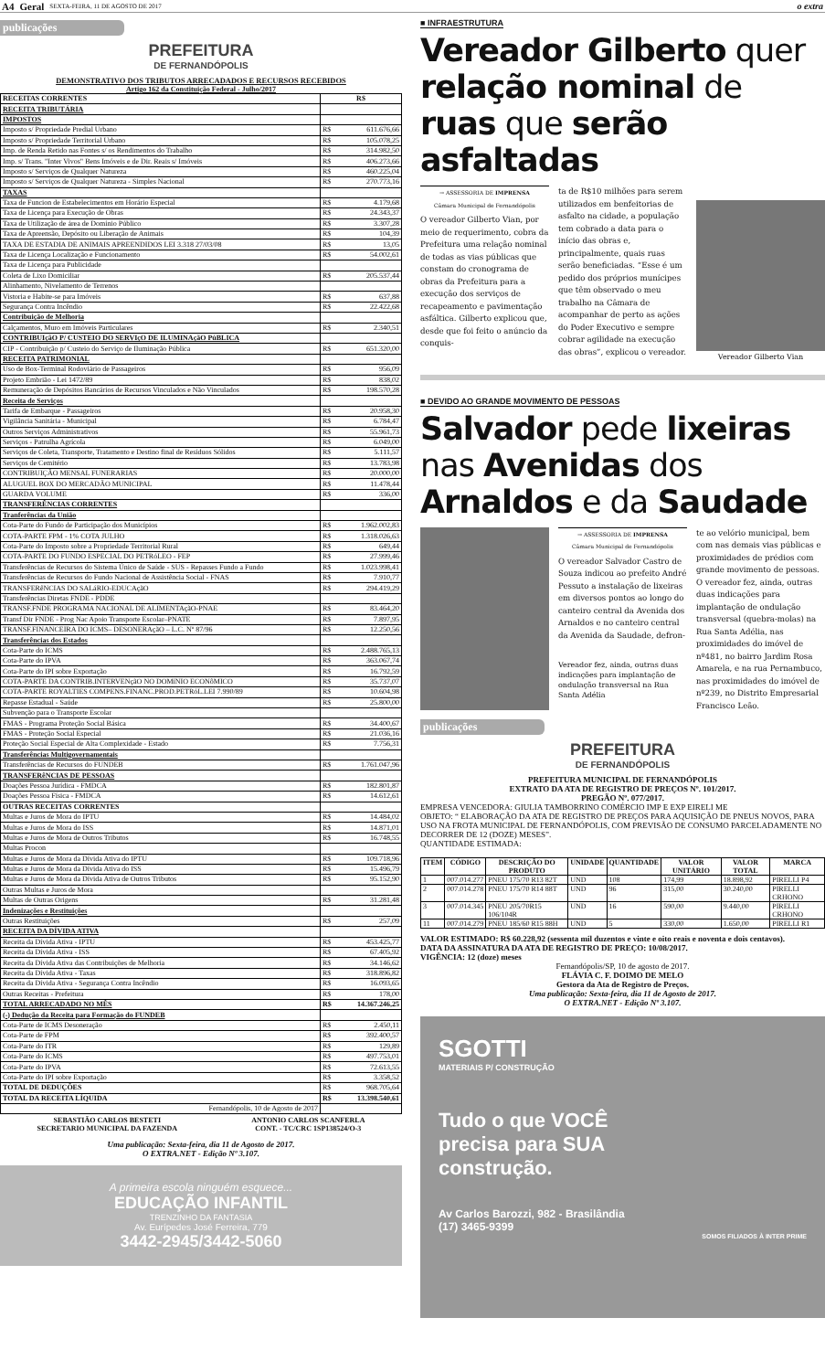A4 Geral SEXTA-FEIRA, 11 DE AGOSTO DE 2017 o extra
publicações
PREFEITURA
DE FERNANDÓPOLIS
DEMONSTRATIVO DOS TRIBUTOS ARRECADADOS E RECURSOS RECEBIDOS
Artigo 162 da Constituição Federal - Julho/2017
| RECEITAS CORRENTES | R$ | |
| --- | --- | --- |
| RECEITA TRIBUTÁRIA | | |
| IMPOSTOS | | |
| Imposto s/ Propriedade Predial Urbano | R$ | 611.676,66 |
| Imposto s/ Propriedade Territorial Urbano | R$ | 105.078,25 |
| Imp. de Renda Retido nas Fontes s/ os Rendimentos do Trabalho | R$ | 314.982,50 |
| Imp. s/ Trans. "Inter Vivos" Bens Imóveis e de Dir. Reais s/ Imóveis | R$ | 406.273,66 |
| Imposto s/ Serviços de Qualquer Natureza | R$ | 460.225,04 |
| Imposto s/ Serviços de Qualquer Natureza - Simples Nacional | R$ | 270.773,16 |
| TAXAS | | |
| Taxa de Funcion de Estabelecimentos em Horário Especial | R$ | 4.179,68 |
| Taxa de Licença para Execução de Obras | R$ | 24.343,37 |
| Taxa de Utilização de área de Domínio Público | R$ | 3.307,28 |
| Taxa de Apreensão, Depósito ou Liberação de Animais | R$ | 104,39 |
| TAXA DE ESTADIA DE ANIMAIS APREENDIDOS LEI 3.318 27/03/08 | R$ | 13,05 |
| Taxa de Licença Localização e Funcionamento | R$ | 54.002,61 |
| Taxa de Licença para Publicidade | | |
| Coleta de Lixo Domiciliar | R$ | 205.537,44 |
| Alinhamento, Nivelamento de Terrenos | | |
| Vistoria e Habite-se para Imóveis | R$ | 637,88 |
| Segurança Contra Incêndio | R$ | 22.422,68 |
| Contribuição de Melhoria | | |
| Calçamentos, Muro em Imóveis Particulares | R$ | 2.340,51 |
| CONTRIBUIçãO P/ CUSTEIO DO SERVIçO DE ILUMINAçãO PúBLICA | | |
| CIP - Contribuição p/ Custeio do Serviço de Iluminação Pública | R$ | 651.320,00 |
| RECEITA PATRIMONIAL | | |
| Uso de Box-Terminal Rodoviário de Passageiros | R$ | 956,09 |
| Projeto Embrião - Lei 1472/89 | R$ | 838,02 |
| Remuneração de Depósitos Bancários de Recursos Vinculados e Não Vinculados | R$ | 198.570,28 |
| Receita de Serviços | | |
| Tarifa de Embarque - Passageiros | R$ | 20.958,30 |
| Vigilância Sanitária - Municipal | R$ | 6.784,47 |
| Outros Serviços Administrativos | R$ | 55.961,73 |
| Serviços - Patrulha Agrícola | R$ | 6.049,00 |
| Serviços de Coleta, Transporte, Tratamento e Destino final de Resíduos Sólidos | R$ | 5.111,57 |
| Serviços de Cemitério | R$ | 13.783,98 |
| CONTRIBUIÇÃO MENSAL FUNERARIAS | R$ | 20.000,00 |
| ALUGUEL BOX DO MERCADÃO MUNICIPAL | R$ | 11.478,44 |
| GUARDA VOLUME | R$ | 336,00 |
| TRANSFERÊNCIAS CORRENTES | | |
| Tranferências da União | | |
| Cota-Parte do Fundo de Participação dos Municípios | R$ | 1.962.002,83 |
| COTA-PARTE FPM - 1% COTA JULHO | R$ | 1.318.026,63 |
| Cota-Parte do Imposto sobre a Propriedade Territorial Rural | R$ | 649,44 |
| COTA-PARTE DO FUNDO ESPECIAL DO PETRóLEO - FEP | R$ | 27.999,46 |
| Transferências de Recursos do Sistema Único de Saúde - SUS - Repasses Fundo a Fundo | R$ | 1.023.998,41 |
| Transferências de Recursos do Fundo Nacional de Assistência Social - FNAS | R$ | 7.910,77 |
| TRANSFERêNCIAS DO SALáRIO-EDUCAçãO | R$ | 294.419,29 |
| Transferências Diretas FNDE - PDDE | | |
| TRANSF.FNDE PROGRAMA NACIONAL DE ALIMENTAçãO-PNAE | R$ | 83.464,20 |
| Transf Dir FNDE - Prog Nac Apoio Transporte Escolar–PNATE | R$ | 7.897,95 |
| TRANSF.FINANCEIRA DO ICMS– DESONERAçãO – L.C. Nº 87/96 | R$ | 12.250,56 |
| Transferências dos Estados | | |
| Cota-Parte do ICMS | R$ | 2.488.765,13 |
| Cota-Parte do IPVA | R$ | 363.067,74 |
| Cota-Parte do IPI sobre Exportação | R$ | 16.792,59 |
| COTA-PARTE DA CONTRIB.INTERVENçãO NO DOMíNIO ECONôMICO | R$ | 35.737,07 |
| COTA-PARTE ROYALTIES COMPENS.FINANC.PROD.PETRóL.LEI 7.990/89 | R$ | 10.604,98 |
| Repasse Estadual - Saúde | R$ | 25.800,00 |
| Subvenção para o Transporte Escolar | | |
| FMAS - Programa Proteção Social Básica | R$ | 34.400,67 |
| FMAS - Proteção Social Especial | R$ | 21.036,16 |
| Proteção Social Especial de Alta Complexidade - Estado | R$ | 7.756,31 |
| Transferências Multigovernamentais | | |
| Transferências de Recursos do FUNDEB | R$ | 1.761.047,96 |
| TRANSFERêNCIAS DE PESSOAS | | |
| Doações Pessoa Jurídica - FMDCA | R$ | 182.801,87 |
| Doações Pessoa Física - FMDCA | R$ | 14.612,61 |
| OUTRAS RECEITAS CORRENTES | | |
| Multas e Juros de Mora do IPTU | R$ | 14.484,02 |
| Multas e Juros de Mora do ISS | R$ | 14.871,01 |
| Multas e Juros de Mora de Outros Tributos | R$ | 16.748,55 |
| Multas Procon | | |
| Multas e Juros de Mora da Dívida Ativa do IPTU | R$ | 109.718,96 |
| Multas e Juros de Mora da Dívida Ativa do ISS | R$ | 15.496,79 |
| Multas e Juros de Mora da Dívida Ativa de Outros Tributos | R$ | 95.152,90 |
| Outras Multas e Juros de Mora | | |
| Multas de Outras Origens | R$ | 31.281,48 |
| Indenizações e Restituições | | |
| Outras Restituições | R$ | 257,09 |
| RECEITA DA DÍVIDA ATIVA | | |
| Receita da Dívida Ativa - IPTU | R$ | 453.425,77 |
| Receita da Dívida Ativa - ISS | R$ | 67.405,92 |
| Receita da Dívida Ativa das Contribuições de Melhoria | R$ | 34.146,62 |
| Receita da Dívida Ativa - Taxas | R$ | 318.896,82 |
| Receita da Dívida Ativa - Segurança Contra Incêndio | R$ | 16.093,65 |
| Outras Receitas - Prefeitura | R$ | 178,00 |
| TOTAL ARRECADADO NO MÊS | R$ | 14.367.246,25 |
| (-) Dedução da Receita para Formação do FUNDEB | | |
| Cota-Parte de ICMS Desoneração | R$ | 2.450,11 |
| Cota-Parte de FPM | R$ | 392.400,57 |
| Cota-Parte do ITR | R$ | 129,89 |
| Cota-Parte do ICMS | R$ | 497.753,01 |
| Cota-Parte do IPVA | R$ | 72.613,55 |
| Cota-Parte do IPI sobre Exportação | R$ | 3.358,52 |
| TOTAL DE DEDUÇÕES | R$ | 968.705,64 |
| TOTAL DA RECEITA LÍQUIDA | R$ | 13.398.540,61 |
| Fernandópolis, 10 de Agosto de 2017 | | |
SEBASTIÃO CARLOS BESTETI
SECRETARIO MUNICIPAL DA FAZENDA
ANTONIO CARLOS SCANFERLA
CONT. - TC/CRC 1SP138524/O-3
Uma publicação: Sexta-feira, dia 11 de Agosto de 2017.
O EXTRA.NET - Edição Nº 3.107.
A primeira escola ninguém esquece...
EDUCAÇÃO INFANTIL
TRENZINHO DA FANTASIA
Av. Eurípedes José Ferreira, 779
3442-2945/3442-5060
■ INFRAESTRUTURA
Vereador Gilberto quer relação nominal de ruas que serão asfaltadas
→ ASSESSORIA DE IMPRENSA
Câmara Municipal de Fernandópolis
O vereador Gilberto Vian, por meio de requerimento, cobra da Prefeitura uma relação nominal de todas as vias públicas que constam do cronograma de obras da Prefeitura para a execução dos serviços de recapeamento e pavimentação asfáltica. Gilberto explicou que, desde que foi feito o anúncio da conquis-
ta de R$10 milhões para serem utilizados em benfeitorias de asfalto na cidade, a população tem cobrado a data para o início das obras e, principalmente, quais ruas serão beneficiadas. “Esse é um pedido dos próprios munícipes que têm observado o meu trabalho na Câmara de acompanhar de perto as ações do Poder Executivo e sempre cobrar agilidade na execução das obras”, explicou o vereador.
Vereador Gilberto Vian
■ DEVIDO AO GRANDE MOVIMENTO DE PESSOAS
Salvador pede lixeiras nas Avenidas dos Arnaldos e da Saudade
→ ASSESSORIA DE IMPRENSA
Câmara Municipal de Fernandópolis
O vereador Salvador Castro de Souza indicou ao prefeito André Pessuto a instalação de lixeiras em diversos pontos ao longo do canteiro central da Avenida dos Arnaldos e no canteiro central da Avenida da Saudade, defron-
Vereador fez, ainda, outras duas indicações para implantação de ondulação transversal na Rua Santa Adélia
te ao velório municipal, bem com nas demais vias públicas e proximidades de prédios com grande movimento de pessoas. O vereador fez, ainda, outras duas indicações para implantação de ondulação transversal (quebra-molas) na Rua Santa Adélia, nas proximidades do imóvel de nº481, no bairro Jardim Rosa Amarela, e na rua Pernambuco, nas proximidades do imóvel de nº239, no Distrito Empresarial Francisco Leão.
publicações
PREFEITURA
DE FERNANDÓPOLIS
PREFEITURA MUNICIPAL DE FERNANDÓPOLIS
EXTRATO DA ATA DE REGISTRO DE PREÇOS Nº. 101/2017.
PREGÃO Nº. 077/2017.
EMPRESA VENCEDORA: GIULIA TAMBORRINO COMÉRCIO IMP E EXP EIRELI ME
OBJETO: “ ELABORAÇÃO DA ATA DE REGISTRO DE PREÇOS PARA AQUISIÇÃO DE PNEUS NOVOS, PARA USO NA FROTA MUNICIPAL DE FERNANDÓPOLIS, COM PREVISÃO DE CONSUMO PARCELADAMENTE NO DECORRER DE 12 (DOZE) MESES”.
QUANTIDADE ESTIMADA:
| ITEM | CÓDIGO | DESCRIÇÃO DO PRODUTO | UNIDADE | QUANTIDADE | VALOR UNITÁRIO | VALOR TOTAL | MARCA |
| --- | --- | --- | --- | --- | --- | --- | --- |
| 1 | 007.014.277 | PNEU 175/70 R13 82T | UND | 108 | 174,99 | 18.898,92 | PIRELLI P4 |
| 2 | 007.014.278 | PNEU 175/70 R14 88T | UND | 96 | 315,00 | 30.240,00 | PIRELLI CRHONO |
| 3 | 007.014.345 | PNEU 205/70R15 106/104R | UND | 16 | 590,00 | 9.440,00 | PIRELLI CRHONO |
| 11 | 007.014.279 | PNEU 185/60 R15 88H | UND | 5 | 330,00 | 1.650,00 | PIRELLI R1 |
VALOR ESTIMADO: R$ 60.228,92 (sessenta mil duzentos e vinte e oito reais e noventa e dois centavos).
DATA DA ASSINATURA DA ATA DE REGISTRO DE PREÇO: 10/08/2017.
VIGÊNCIA: 12 (doze) meses
Fernandópolis/SP, 10 de agosto de 2017.
FLÁVIA C. F. DOIMO DE MELO
Gestora da Ata de Registro de Preços.
Uma publicação: Sexta-feira, dia 11 de Agosto de 2017.
O EXTRA.NET - Edição Nº 3.107.
SGOTTI
MATERIAIS P/ CONSTRUÇÃO
Tudo o que VOCÊ
precisa para SUA
construção.
Av Carlos Barozzi, 982 - Brasilândia
(17) 3465-9399
SOMOS FILIADOS À INTER PRIME